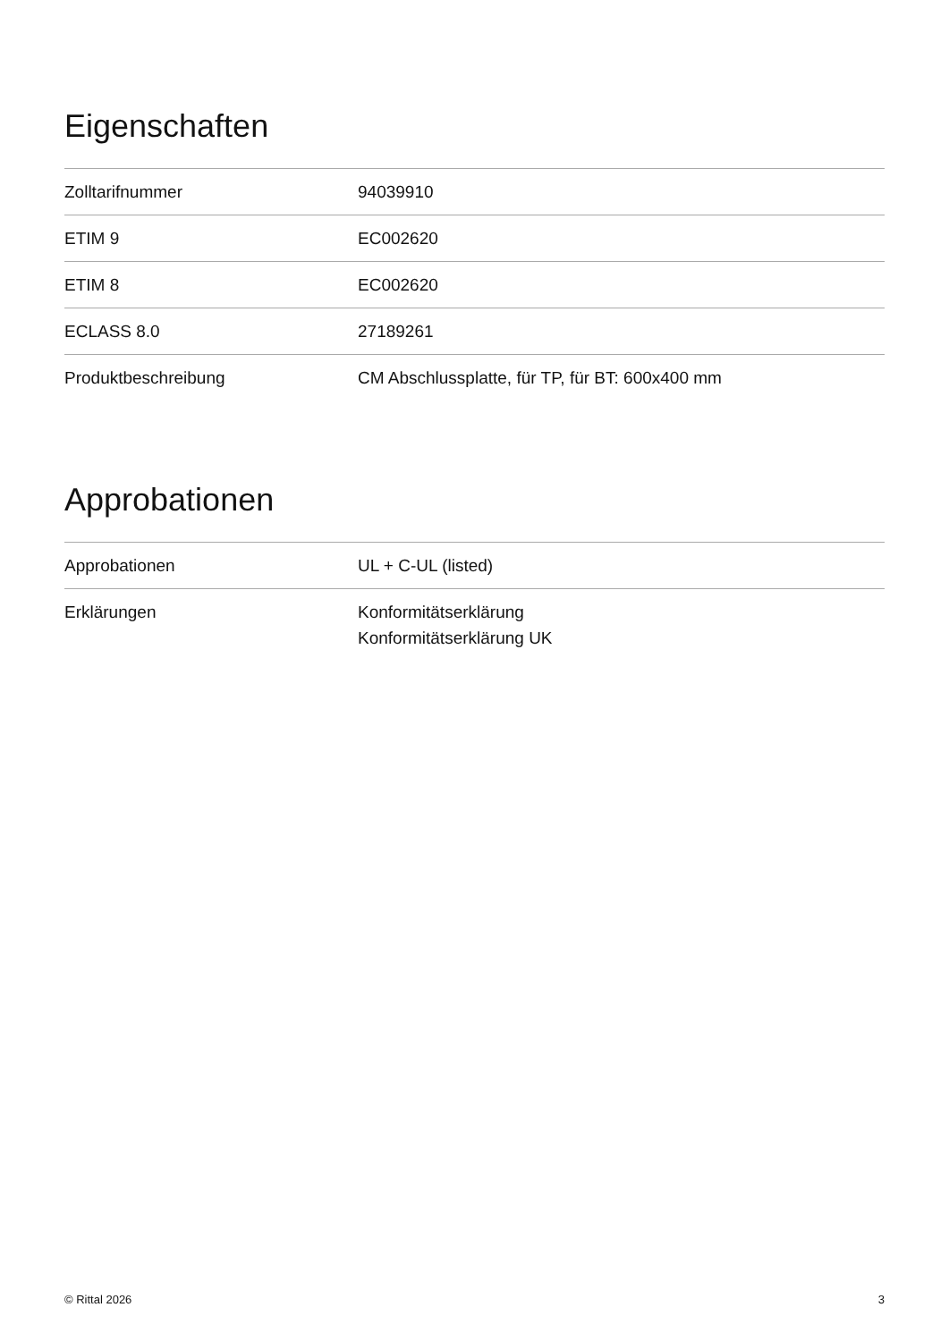Eigenschaften
| Zolltarifnummer | 94039910 |
| ETIM 9 | EC002620 |
| ETIM 8 | EC002620 |
| ECLASS 8.0 | 27189261 |
| Produktbeschreibung | CM Abschlussplatte, für TP, für BT: 600x400 mm |
Approbationen
| Approbationen | UL + C-UL (listed) |
| Erklärungen | Konformitätserklärung Konformitätserklärung UK |
© Rittal 2026 3